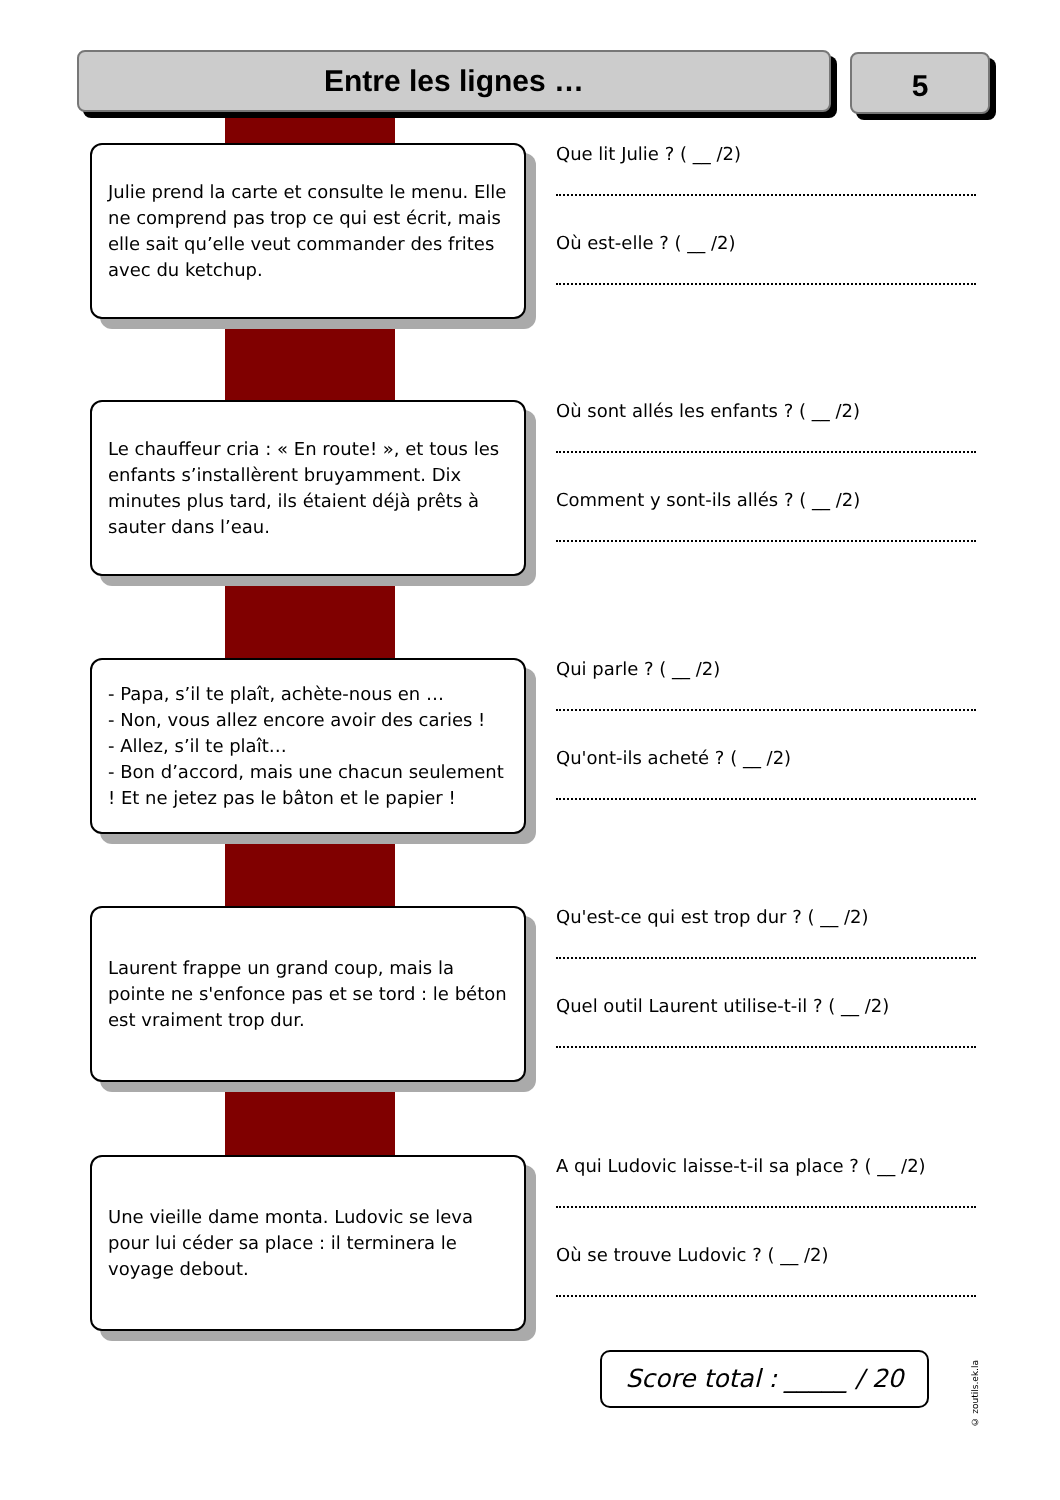Entre les lignes … 5
Julie prend la carte et consulte le menu. Elle ne comprend pas trop ce qui est écrit, mais elle sait qu’elle veut commander des frites avec du ketchup.
Que lit Julie ? ( __ /2)
Où est-elle ? ( __ /2)
Le chauffeur cria : « En route! », et tous les enfants s’installèrent bruyamment. Dix minutes plus tard, ils étaient déjà prêts à sauter dans l’eau.
Où sont allés les enfants ? ( __ /2)
Comment y sont-ils allés ? ( __ /2)
- Papa, s’il te plaît, achète-nous en …
- Non, vous allez encore avoir des caries !
- Allez, s’il te plaît…
- Bon d’accord, mais une chacun seulement ! Et ne jetez pas le bâton et le papier !
Qui parle ? ( __ /2)
Qu'ont-ils acheté ? ( __ /2)
Laurent frappe un grand coup, mais la pointe ne s'enfonce pas et se tord : le béton est vraiment trop dur.
Qu'est-ce qui est trop dur ? ( __ /2)
Quel outil Laurent utilise-t-il ? ( __ /2)
Une vieille dame monta. Ludovic se leva pour lui céder sa place : il terminera le voyage debout.
A qui Ludovic laisse-t-il sa place ? ( __ /2)
Où se trouve Ludovic ? ( __ /2)
Score total : _____ / 20
© zoutils.ek.la